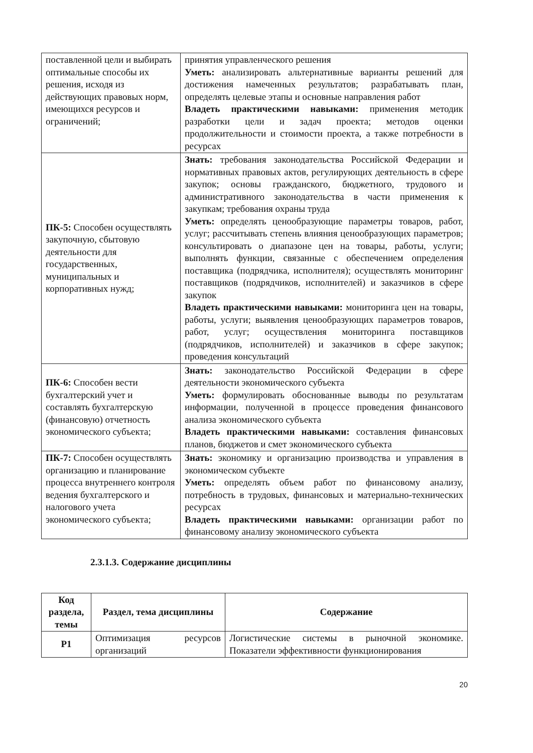| поставленной цели и выбирать оптимальные способы их решения, исходя из действующих правовых норм, имеющихся ресурсов и ограничений; | принятия управленческого решения Уметь: анализировать альтернативные варианты решений для достижения намеченных результатов; разрабатывать план, определять целевые этапы и основные направления работ Владеть практическими навыками: применения методик разработки цели и задач проекта; методов оценки продолжительности и стоимости проекта, а также потребности в ресурсах |
| ПК-5: Способен осуществлять закупочную, сбытовую деятельности для государственных, муниципальных и корпоративных нужд; | Знать: требования законодательства Российской Федерации и нормативных правовых актов, регулирующих деятельность в сфере закупок; основы гражданского, бюджетного, трудового и административного законодательства в части применения к закупкам; требования охраны труда Уметь: определять ценообразующие параметры товаров, работ, услуг; рассчитывать степень влияния ценообразующих параметров; консультировать о диапазоне цен на товары, работы, услуги; выполнять функции, связанные с обеспечением определения поставщика (подрядчика, исполнителя); осуществлять мониторинг поставщиков (подрядчиков, исполнителей) и заказчиков в сфере закупок Владеть практическими навыками: мониторинга цен на товары, работы, услуги; выявления ценообразующих параметров товаров, работ, услуг; осуществления мониторинга поставщиков (подрядчиков, исполнителей) и заказчиков в сфере закупок; проведения консультаций |
| ПК-6: Способен вести бухгалтерский учет и составлять бухгалтерскую (финансовую) отчетность экономического субъекта; | Знать: законодательство Российской Федерации в сфере деятельности экономического субъекта Уметь: формулировать обоснованные выводы по результатам информации, полученной в процессе проведения финансового анализа экономического субъекта Владеть практическими навыками: составления финансовых планов, бюджетов и смет экономического субъекта |
| ПК-7: Способен осуществлять организацию и планирование процесса внутреннего контроля ведения бухгалтерского и налогового учета экономического субъекта; | Знать: экономику и организацию производства и управления в экономическом субъекте Уметь: определять объем работ по финансовому анализу, потребность в трудовых, финансовых и материально-технических ресурсах Владеть практическими навыками: организации работ по финансовому анализу экономического субъекта |
2.3.1.3. Содержание дисциплины
| Код раздела, темы | Раздел, тема дисциплины | Содержание |
| --- | --- | --- |
| Р1 | Оптимизация ресурсов организаций | Логистические системы в рыночной экономике. Показатели эффективности функционирования |
20